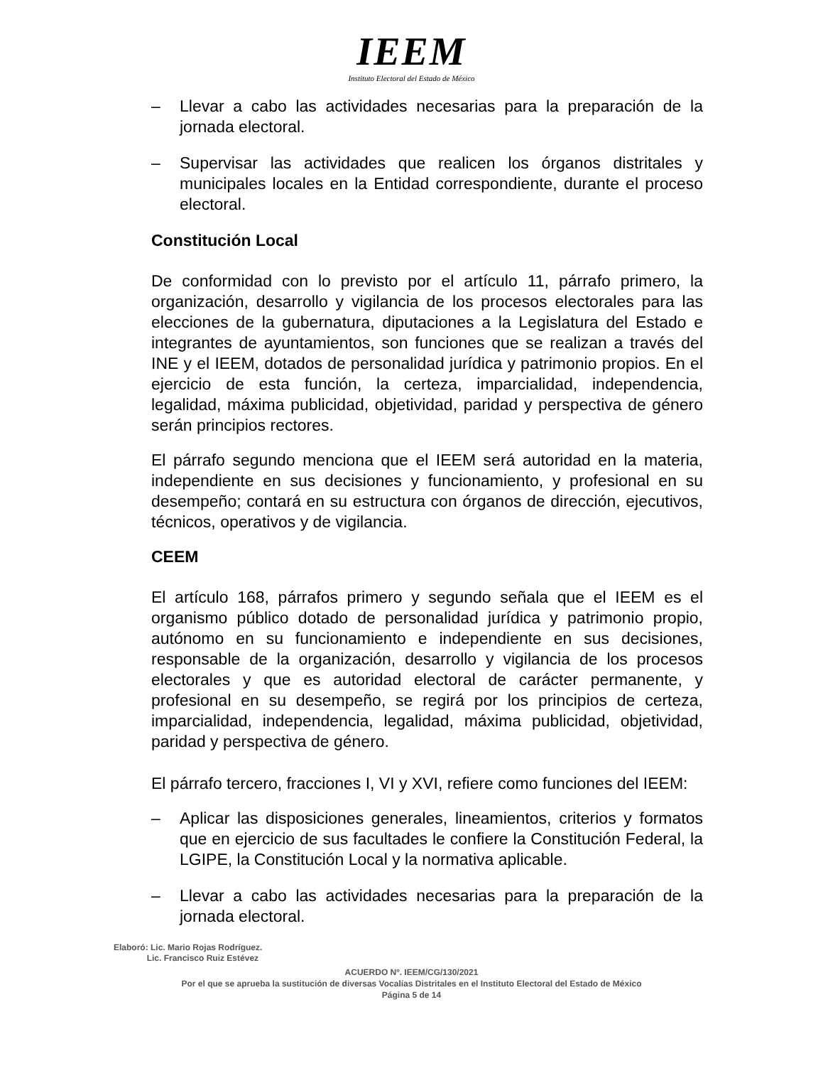IEEM
Instituto Electoral del Estado de México
– Llevar a cabo las actividades necesarias para la preparación de la jornada electoral.
– Supervisar las actividades que realicen los órganos distritales y municipales locales en la Entidad correspondiente, durante el proceso electoral.
Constitución Local
De conformidad con lo previsto por el artículo 11, párrafo primero, la organización, desarrollo y vigilancia de los procesos electorales para las elecciones de la gubernatura, diputaciones a la Legislatura del Estado e integrantes de ayuntamientos, son funciones que se realizan a través del INE y el IEEM, dotados de personalidad jurídica y patrimonio propios. En el ejercicio de esta función, la certeza, imparcialidad, independencia, legalidad, máxima publicidad, objetividad, paridad y perspectiva de género serán principios rectores.
El párrafo segundo menciona que el IEEM será autoridad en la materia, independiente en sus decisiones y funcionamiento, y profesional en su desempeño; contará en su estructura con órganos de dirección, ejecutivos, técnicos, operativos y de vigilancia.
CEEM
El artículo 168, párrafos primero y segundo señala que el IEEM es el organismo público dotado de personalidad jurídica y patrimonio propio, autónomo en su funcionamiento e independiente en sus decisiones, responsable de la organización, desarrollo y vigilancia de los procesos electorales y que es autoridad electoral de carácter permanente, y profesional en su desempeño, se regirá por los principios de certeza, imparcialidad, independencia, legalidad, máxima publicidad, objetividad, paridad y perspectiva de género.
El párrafo tercero, fracciones I, VI y XVI, refiere como funciones del IEEM:
– Aplicar las disposiciones generales, lineamientos, criterios y formatos que en ejercicio de sus facultades le confiere la Constitución Federal, la LGIPE, la Constitución Local y la normativa aplicable.
– Llevar a cabo las actividades necesarias para la preparación de la jornada electoral.
Elaboró: Lic. Mario Rojas Rodríguez.
Lic. Francisco Ruiz Estévez
ACUERDO Nº. IEEM/CG/130/2021
Por el que se aprueba la sustitución de diversas Vocalías Distritales en el Instituto Electoral del Estado de México
Página 5 de 14